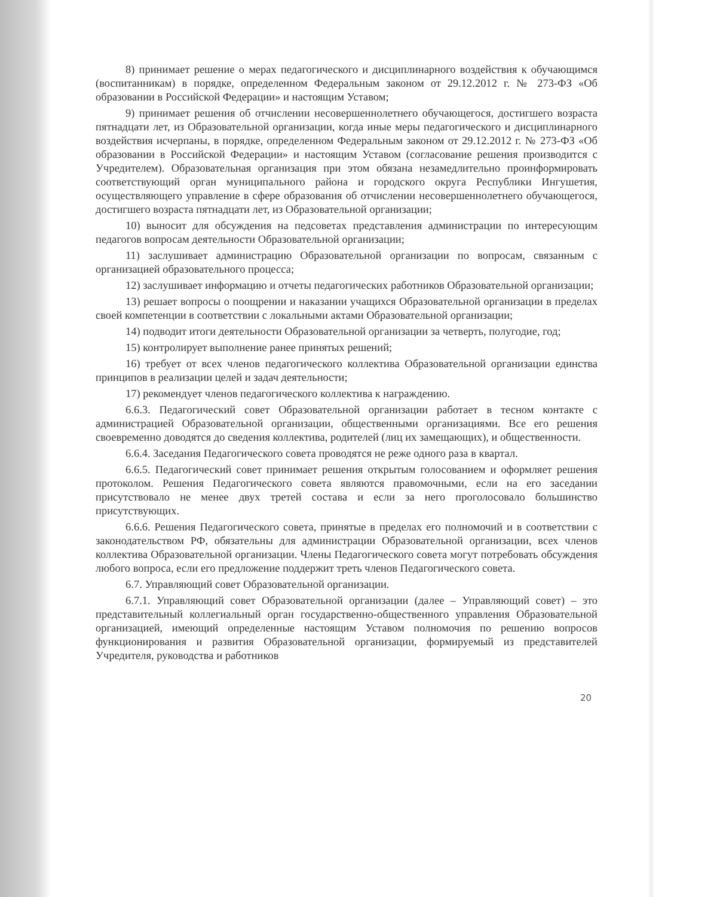8) принимает решение о мерах педагогического и дисциплинарного воздействия к обучающимся (воспитанникам) в порядке, определенном Федеральным законом от 29.12.2012 г. № 273-ФЗ «Об образовании в Российской Федерации» и настоящим Уставом;
9) принимает решения об отчислении несовершеннолетнего обучающегося, достигшего возраста пятнадцати лет, из Образовательной организации, когда иные меры педагогического и дисциплинарного воздействия исчерпаны, в порядке, определенном Федеральным законом от 29.12.2012 г. № 273-ФЗ «Об образовании в Российской Федерации» и настоящим Уставом (согласование решения производится с Учредителем). Образовательная организация при этом обязана незамедлительно проинформировать соответствующий орган муниципального района и городского округа Республики Ингушетия, осуществляющего управление в сфере образования об отчислении несовершеннолетнего обучающегося, достигшего возраста пятнадцати лет, из Образовательной организации;
10) выносит для обсуждения на педсоветах представления администрации по интересующим педагогов вопросам деятельности Образовательной организации;
11) заслушивает администрацию Образовательной организации по вопросам, связанным с организацией образовательного процесса;
12) заслушивает информацию и отчеты педагогических работников Образовательной организации;
13) решает вопросы о поощрении и наказании учащихся Образовательной организации в пределах своей компетенции в соответствии с локальными актами Образовательной организации;
14) подводит итоги деятельности Образовательной организации за четверть, полугодие, год;
15) контролирует выполнение ранее принятых решений;
16) требует от всех членов педагогического коллектива Образовательной организации единства принципов в реализации целей и задач деятельности;
17) рекомендует членов педагогического коллектива к награждению.
6.6.3. Педагогический совет Образовательной организации работает в тесном контакте с администрацией Образовательной организации, общественными организациями. Все его решения своевременно доводятся до сведения коллектива, родителей (лиц их замещающих), и общественности.
6.6.4. Заседания Педагогического совета проводятся не реже одного раза в квартал.
6.6.5. Педагогический совет принимает решения открытым голосованием и оформляет решения протоколом. Решения Педагогического совета являются правомочными, если на его заседании присутствовало не менее двух третей состава и если за него проголосовало большинство присутствующих.
6.6.6. Решения Педагогического совета, принятые в пределах его полномочий и в соответствии с законодательством РФ, обязательны для администрации Образовательной организации, всех членов коллектива Образовательной организации. Члены Педагогического совета могут потребовать обсуждения любого вопроса, если его предложение поддержит треть членов Педагогического совета.
6.7. Управляющий совет Образовательной организации.
6.7.1. Управляющий совет Образовательной организации (далее – Управляющий совет) – это представительный коллегиальный орган государственно-общественного управления Образовательной организацией, имеющий определенные настоящим Уставом полномочия по решению вопросов функционирования и развития Образовательной организации, формируемый из представителей Учредителя, руководства и работников
20